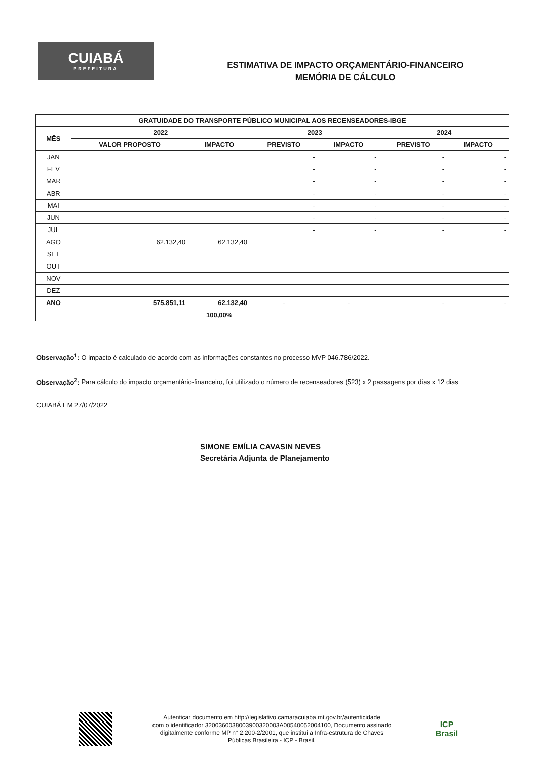CUIABÁ
PREFEITURA
ESTIMATIVA DE IMPACTO ORÇAMENTÁRIO-FINANCEIRO
MEMÓRIA DE CÁLCULO
| GRATUIDADE DO TRANSPORTE PÚBLICO MUNICIPAL AOS RECENSEADORES-IBGE | | | | | | |
| --- | --- | --- | --- | --- | --- | --- |
| MÊS | 2022 | | 2023 | | 2024 | |
| | VALOR PROPOSTO | IMPACTO | PREVISTO | IMPACTO | PREVISTO | IMPACTO |
| JAN | | | - | - | - | - |
| FEV | | | - | - | - | - |
| MAR | | | - | - | - | - |
| ABR | | | - | - | - | - |
| MAI | | | - | - | - | - |
| JUN | | | - | - | - | - |
| JUL | | | - | - | - | - |
| AGO | 62.132,40 | 62.132,40 | | | | |
| SET | | | | | | |
| OUT | | | | | | |
| NOV | | | | | | |
| DEZ | | | | | | |
| ANO | 575.851,11 | 62.132,40 | - | - | - | - |
| | | 100,00% | | | | |
Observação<sup>1</sup>: O impacto é calculado de acordo com as informações constantes no processo MVP 046.786/2022.
Observação<sup>2</sup>: Para cálculo do impacto orçamentário-financeiro, foi utilizado o número de recenseadores (523) x 2 passagens por dias x 12 dias
CUIABÁ EM 27/07/2022
SIMONE EMÍLIA CAVASIN NEVES
Secretária Adjunta de Planejamento
Autenticar documento em http://legislativo.camaracuiaba.mt.gov.br/autenticidade
com o identificador 3200360038003900320003A00540052004100, Documento assinado
digitalmente conforme MP n° 2.200-2/2001, que institui a Infra-estrutura de Chaves
Públicas Brasileira - ICP - Brasil.
ICP
Brasil